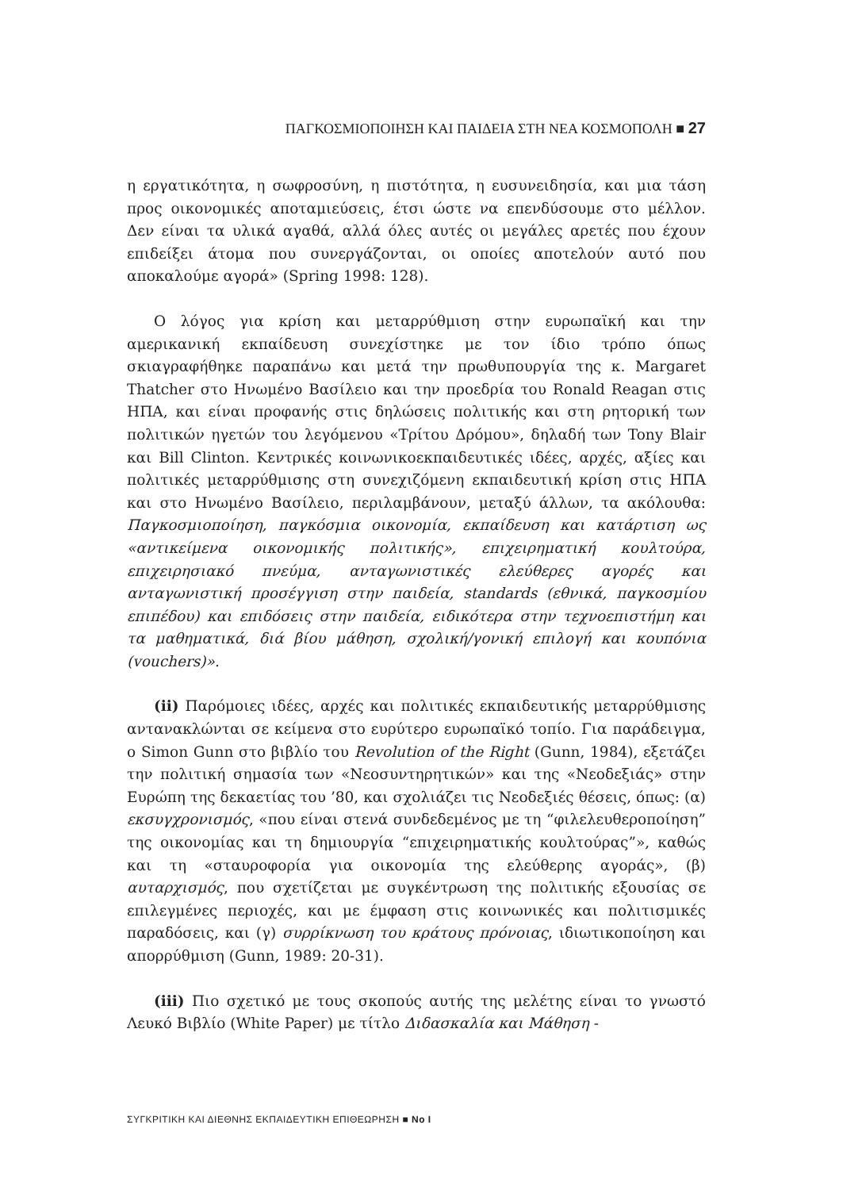ΠΑΓΚΟΣΜΙΟΠΟΙΗΣΗ ΚΑΙ ΠΑΙΔΕΙΑ ΣΤΗ ΝΕΑ ΚΟΣΜΟΠΟΛΗ ■ 27
η εργατικότητα, η σωφροσύνη, η πιστότητα, η ευσυνειδησία, και μια τάση προς οικονομικές αποταμιεύσεις, έτσι ώστε να επενδύσουμε στο μέλλον. Δεν είναι τα υλικά αγαθά, αλλά όλες αυτές οι μεγάλες αρετές που έχουν επιδείξει άτομα που συνεργάζονται, οι οποίες αποτελούν αυτό που αποκαλούμε αγορά» (Spring 1998: 128).
Ο λόγος για κρίση και μεταρρύθμιση στην ευρωπαϊκή και την αμερικανική εκπαίδευση συνεχίστηκε με τον ίδιο τρόπο όπως σκιαγραφήθηκε παραπάνω και μετά την πρωθυπουργία της κ. Margaret Thatcher στο Ηνωμένο Βασίλειο και την προεδρία του Ronald Reagan στις ΗΠΑ, και είναι προφανής στις δηλώσεις πολιτικής και στη ρητορική των πολιτικών ηγετών του λεγόμενου «Τρίτου Δρόμου», δηλαδή των Tony Blair και Bill Clinton. Κεντρικές κοινωνικοεκπαιδευτικές ιδέες, αρχές, αξίες και πολιτικές μεταρρύθμισης στη συνεχιζόμενη εκπαιδευτική κρίση στις ΗΠΑ και στο Ηνωμένο Βασίλειο, περιλαμβάνουν, μεταξύ άλλων, τα ακόλουθα: Παγκοσμιοποίηση, παγκόσμια οικονομία, εκπαίδευση και κατάρτιση ως «αντικείμενα οικονομικής πολιτικής», επιχειρηματική κουλτούρα, επιχειρησιακό πνεύμα, ανταγωνιστικές ελεύθερες αγορές και ανταγωνιστική προσέγγιση στην παιδεία, standards (εθνικά, παγκοσμίου επιπέδου) και επιδόσεις στην παιδεία, ειδικότερα στην τεχνοεπιστήμη και τα μαθηματικά, διά βίου μάθηση, σχολική/γονική επιλογή και κουπόνια (vouchers)».
(ii) Παρόμοιες ιδέες, αρχές και πολιτικές εκπαιδευτικής μεταρρύθμισης αντανακλώνται σε κείμενα στο ευρύτερο ευρωπαϊκό τοπίο. Για παράδειγμα, ο Simon Gunn στο βιβλίο του Revolution of the Right (Gunn, 1984), εξετάζει την πολιτική σημασία των «Νεοσυντηρητικών» και της «Νεοδεξιάς» στην Ευρώπη της δεκαετίας του ’80, και σχολιάζει τις Νεοδεξιές θέσεις, όπως: (α) εκσυγχρονισμός, «που είναι στενά συνδεδεμένος με τη “φιλελευθεροποίηση” της οικονομίας και τη δημιουργία “επιχειρηματικής κουλτούρας”», καθώς και τη «σταυροφορία για οικονομία της ελεύθερης αγοράς», (β) αυταρχισμός, που σχετίζεται με συγκέντρωση της πολιτικής εξουσίας σε επιλεγμένες περιοχές, και με έμφαση στις κοινωνικές και πολιτισμικές παραδόσεις, και (γ) συρρίκνωση του κράτους πρόνοιας, ιδιωτικοποίηση και απορρύθμιση (Gunn, 1989: 20-31).
(iii) Πιο σχετικό με τους σκοπούς αυτής της μελέτης είναι το γνωστό Λευκό Βιβλίο (White Paper) με τίτλο Διδασκαλία και Μάθηση -
ΣΥΓΚΡΙΤΙΚΗ ΚΑΙ ΔΙΕΘΝΗΣ ΕΚΠΑΙΔΕΥΤΙΚΗ ΕΠΙΘΕΩΡΗΣΗ ■ No I